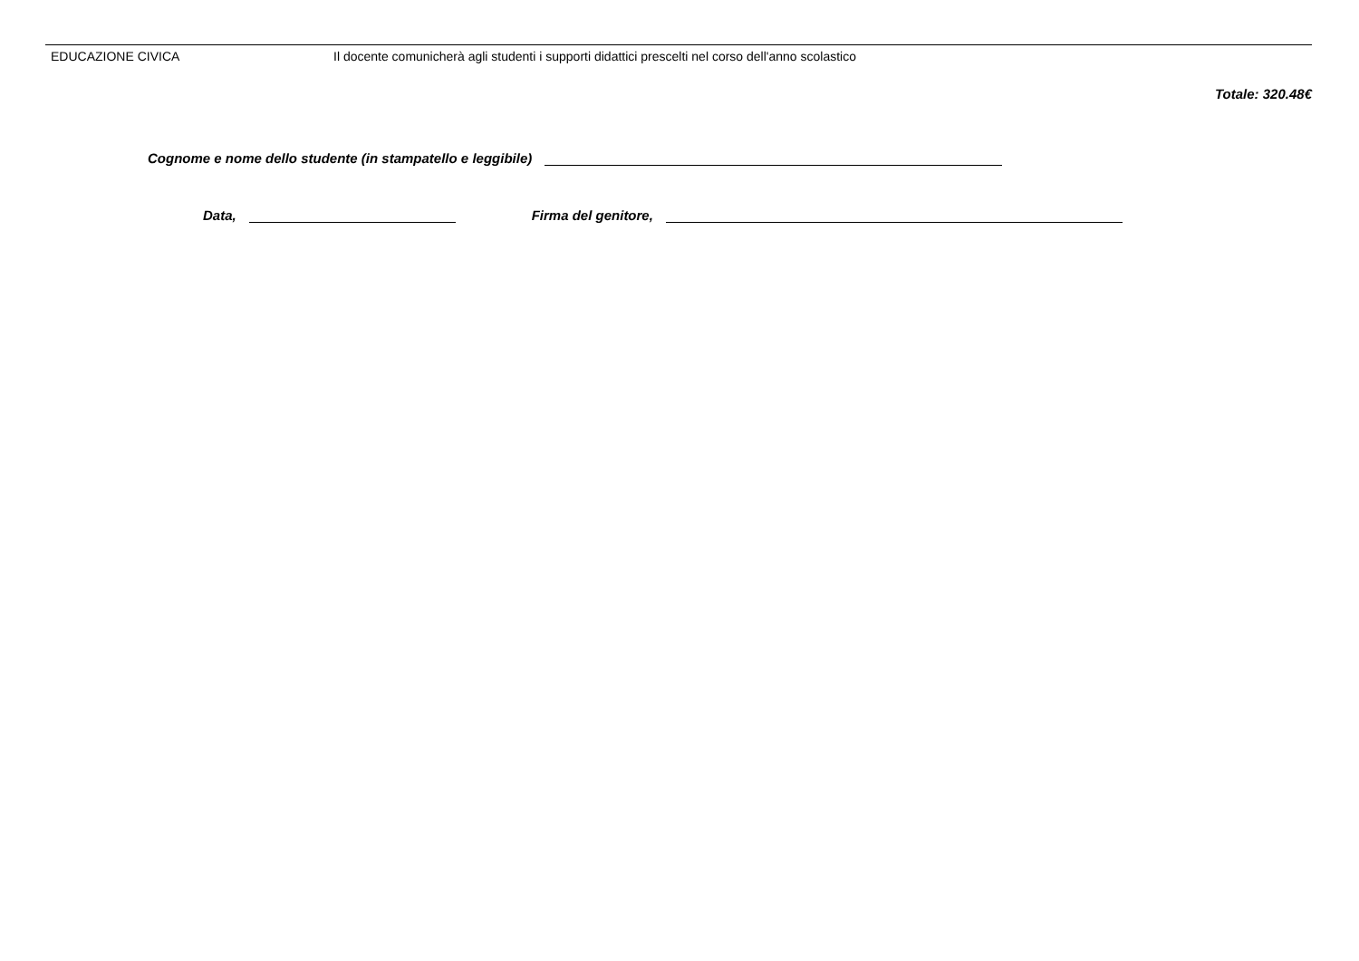| EDUCAZIONE CIVICA | Il docente comunicherà agli studenti i supporti didattici prescelti nel corso dell'anno scolastico |
Totale: 320.48€
Cognome e nome dello studente (in stampatello e leggibile)
Data, Firma del genitore,